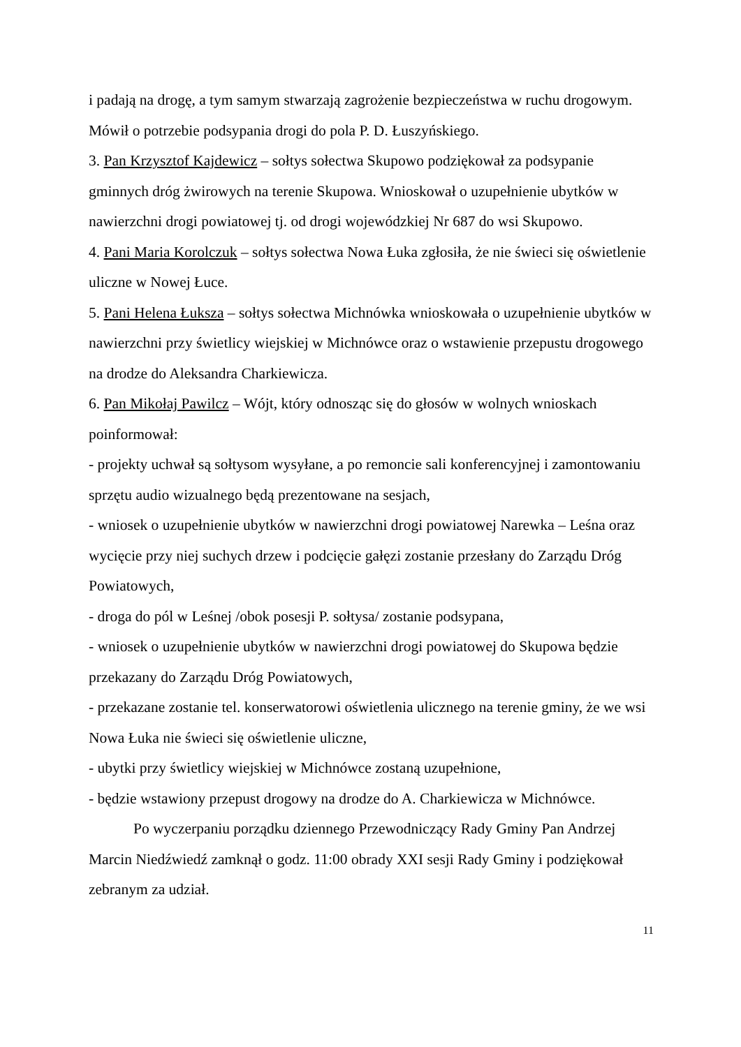i padają na drogę, a tym samym stwarzają zagrożenie bezpieczeństwa w ruchu drogowym. Mówił o potrzebie podsypania drogi do pola P. D. Łuszyńskiego.
3. Pan Krzysztof Kajdewicz – sołtys sołectwa Skupowo podziękował za podsypanie gminnych dróg żwirowych na terenie Skupowa. Wnioskował o uzupełnienie ubytków w nawierzchni drogi powiatowej tj. od drogi wojewódzkiej Nr 687 do wsi Skupowo.
4. Pani Maria Korolczuk – sołtys sołectwa Nowa Łuka zgłosiła, że nie świeci się oświetlenie uliczne w Nowej Łuce.
5. Pani Helena Łuksza – sołtys sołectwa Michnówka wnioskowała o uzupełnienie ubytków w nawierzchni przy świetlicy wiejskiej w Michnówce oraz o wstawienie przepustu drogowego na drodze do Aleksandra Charkiewicza.
6. Pan Mikołaj Pawilcz – Wójt, który odnosząc się do głosów w wolnych wnioskach poinformował:
- projekty uchwał są sołtysom wysyłane, a po remoncie sali konferencyjnej i zamontowaniu sprzętu audio wizualnego będą prezentowane na sesjach,
- wniosek o uzupełnienie ubytków w nawierzchni drogi powiatowej Narewka – Leśna oraz wycięcie przy niej suchych drzew i podcięcie gałęzi zostanie przesłany do Zarządu Dróg Powiatowych,
- droga do pól w Leśnej /obok posesji P. sołtysa/ zostanie podsypana,
- wniosek o uzupełnienie ubytków w nawierzchni drogi powiatowej do Skupowa będzie przekazany do Zarządu Dróg Powiatowych,
- przekazane zostanie tel. konserwatorowi oświetlenia ulicznego na terenie gminy, że we wsi Nowa Łuka nie świeci się oświetlenie uliczne,
- ubytki przy świetlicy wiejskiej w Michnówce zostaną uzupełnione,
- będzie wstawiony przepust drogowy na drodze do A. Charkiewicza w Michnówce.
Po wyczerpaniu porządku dziennego Przewodniczący Rady Gminy Pan Andrzej Marcin Niedźwiedź zamknął o godz. 11:00 obrady XXI sesji Rady Gminy i podziękował zebranym za udział.
11